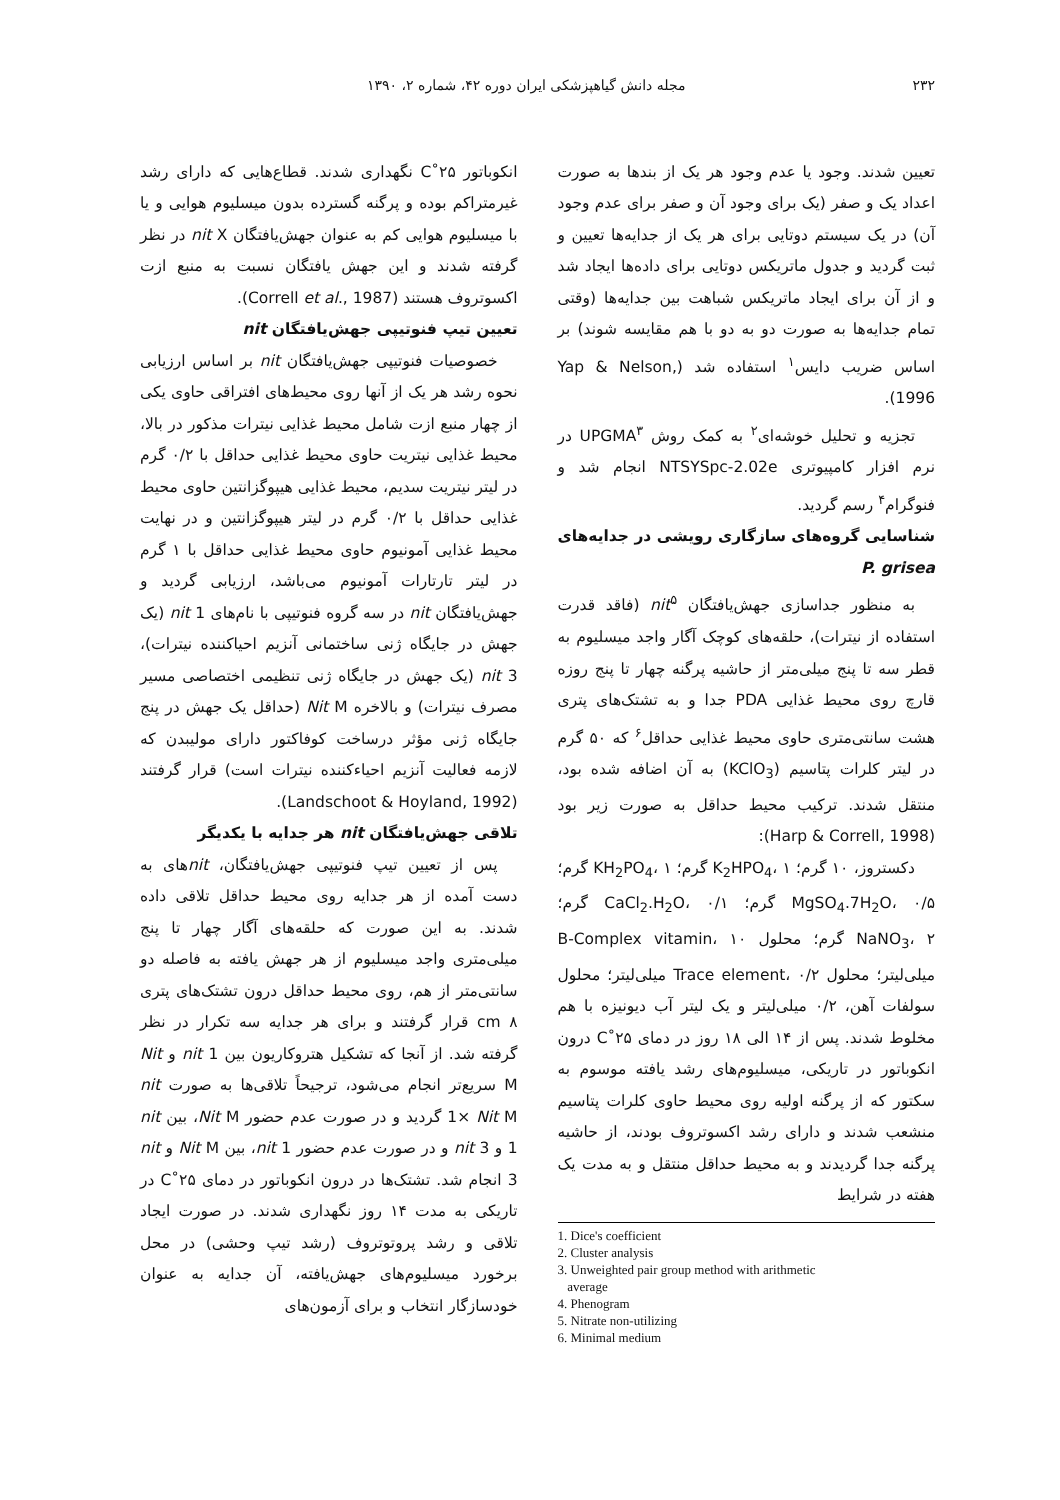۲۳۲ مجله دانش گیاهپزشکی ایران دوره ۴۲، شماره ۲، ۱۳۹۰
تعیین شدند. وجود یا عدم وجود هر یک از بندها به صورت اعداد یک و صفر (یک برای وجود آن و صفر برای عدم وجود آن) در یک سیستم دوتایی برای هر یک از جدایه‌ها تعیین و ثبت گردید و جدول ماتریکس دوتایی برای داده‌ها ایجاد شد و از آن برای ایجاد ماتریکس شباهت بین جدایه‌ها (وقتی تمام جدایه‌ها به صورت دو به دو با هم مقایسه شوند) بر اساس ضریب دایس<sup>۱</sup> استفاده شد (Yap & Nelson, 1996).
تجزیه و تحلیل خوشه‌ای<sup>۲</sup> به کمک روش UPGMA<sup>۳</sup> در نرم افزار کامپیوتری NTSYSpc-2.02e انجام شد و فنوگرام<sup>۴</sup> رسم گردید.
شناسایی گروه‌های سازگاری رویشی در جدایه‌های P. grisea
به منظور جداسازی جهش‌یافتگان nit<sup>۵</sup> (فاقد قدرت استفاده از نیترات)، حلقه‌های کوچک آگار واجد میسلیوم به قطر سه تا پنج میلی‌متر از حاشیه پرگنه چهار تا پنج روزه قارچ روی محیط غذایی PDA جدا و به تشتک‌های پتری هشت سانتی‌متری حاوی محیط غذایی حداقل<sup>۶</sup> که ۵۰ گرم در لیتر کلرات پتاسیم (KClO<sub>3</sub>) به آن اضافه شده بود، منتقل شدند. ترکیب محیط حداقل به صورت زیر بود (Harp & Correll, 1998):
دکستروز، ۱۰ گرم؛ K<sub>2</sub>HPO<sub>4</sub>، ۱ گرم؛ KH<sub>2</sub>PO<sub>4</sub>، ۱ گرم؛ MgSO<sub>4</sub>.7H<sub>2</sub>O، ۰/۵ گرم؛ CaCl<sub>2</sub>.H<sub>2</sub>O، ۰/۱ گرم؛ NaNO<sub>3</sub>، ۲ گرم؛ محلول B-Complex vitamin، ۱۰ میلی‌لیتر؛ محلول Trace element، ۰/۲ میلی‌لیتر؛ محلول سولفات آهن، ۰/۲ میلی‌لیتر و یک لیتر آب دیونیزه با هم مخلوط شدند. پس از ۱۴ الی ۱۸ روز در دمای ۲۵˚C درون انکوباتور در تاریکی، میسلیوم‌های رشد یافته موسوم به سکتور که از پرگنه اولیه روی محیط حاوی کلرات پتاسیم منشعب شدند و دارای رشد اکسوتروف بودند، از حاشیه پرگنه جدا گردیدند و به محیط حداقل منتقل و به مدت یک هفته در شرایط
1. Dice's coefficient
2. Cluster analysis
3. Unweighted pair group method with arithmetic
average
4. Phenogram
5. Nitrate non-utilizing
6. Minimal medium
انکوباتور ۲۵˚C نگهداری شدند. قطاع‌هایی که دارای رشد غیرمتراکم بوده و پرگنه گسترده بدون میسلیوم هوایی و یا با میسلیوم هوایی کم به عنوان جهش‌یافتگان nit X در نظر گرفته شدند و این جهش یافتگان نسبت به منبع ازت اکسوتروف هستند (Correll et al., 1987).
تعیین تیپ فنوتیپی جهش‌یافتگان nit
خصوصیات فنوتیپی جهش‌یافتگان nit بر اساس ارزیابی نحوه رشد هر یک از آنها روی محیط‌های افتراقی حاوی یکی از چهار منبع ازت شامل محیط غذایی نیترات مذکور در بالا، محیط غذایی نیتریت حاوی محیط غذایی حداقل با ۰/۲ گرم در لیتر نیتریت سدیم، محیط غذایی هیپوگزانتین حاوی محیط غذایی حداقل با ۰/۲ گرم در لیتر هیپوگزانتین و در نهایت محیط غذایی آمونیوم حاوی محیط غذایی حداقل با ۱ گرم در لیتر تارتارات آمونیوم می‌باشد، ارزیابی گردید و جهش‌یافتگان nit در سه گروه فنوتیپی با نام‌های nit 1 (یک جهش در جایگاه ژنی ساختمانی آنزیم احیاکننده نیترات)، nit 3 (یک جهش در جایگاه ژنی تنظیمی اختصاصی مسیر مصرف نیترات) و بالاخره Nit M (حداقل یک جهش در پنج جایگاه ژنی مؤثر درساخت کوفاکتور دارای مولیبدن که لازمه فعالیت آنزیم احیاءکننده نیترات است) قرار گرفتند (Landschoot & Hoyland, 1992).
تلاقی جهش‌یافتگان nit هر جدایه با یکدیگر
پس از تعیین تیپ فنوتیپی جهش‌یافتگان، nitهای به دست آمده از هر جدایه روی محیط حداقل تلاقی داده شدند. به این صورت که حلقه‌های آگار چهار تا پنج میلی‌متری واجد میسلیوم از هر جهش یافته به فاصله دو سانتی‌متر از هم، روی محیط حداقل درون تشتک‌های پتری ۸ cm قرار گرفتند و برای هر جدایه سه تکرار در نظر گرفته شد. از آنجا که تشکیل هتروکاریون بین nit 1 و Nit M سریع‌تر انجام می‌شود، ترجیحاً تلاقی‌ها به صورت nit 1× Nit M گردید و در صورت عدم حضور Nit M، بین nit 1 و nit 3 و در صورت عدم حضور nit 1، بین Nit M و nit 3 انجام شد. تشتک‌ها در درون انکوباتور در دمای ۲۵˚C در تاریکی به مدت ۱۴ روز نگهداری شدند. در صورت ایجاد تلاقی و رشد پروتوتروف (رشد تیپ وحشی) در محل برخورد میسلیوم‌های جهش‌یافته، آن جدایه به عنوان خودسازگار انتخاب و برای آزمون‌های